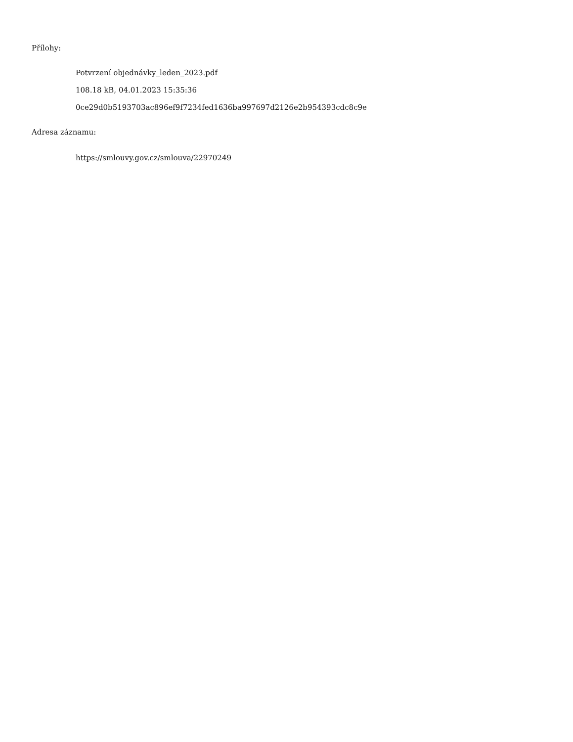Přílohy:
Potvrzení objednávky_leden_2023.pdf
108.18 kB, 04.01.2023 15:35:36
0ce29d0b5193703ac896ef9f7234fed1636ba997697d2126e2b954393cdc8c9e
Adresa záznamu:
https://smlouvy.gov.cz/smlouva/22970249